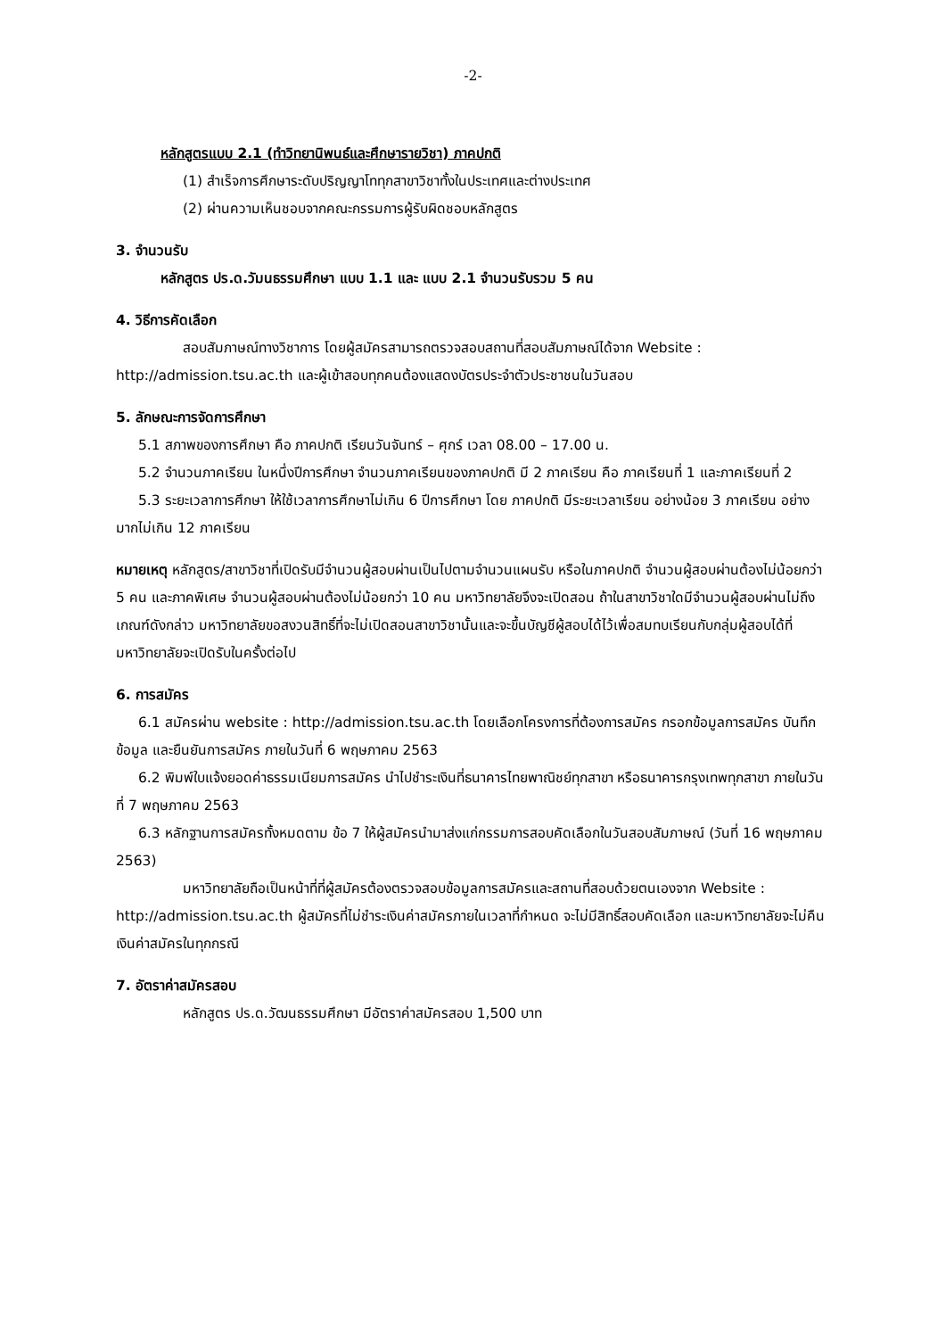-2-
หลักสูตรแบบ 2.1 (ทำวิทยานิพนธ์และศึกษารายวิชา) ภาคปกติ
(1) สำเร็จการศึกษาระดับปริญญาโททุกสาขาวิชาทั้งในประเทศและต่างประเทศ
(2) ผ่านความเห็นชอบจากคณะกรรมการผู้รับผิดชอบหลักสูตร
3. จำนวนรับ
หลักสูตร ปร.ด.วัมนธรรมศึกษา แบบ 1.1 และ แบบ 2.1 จำนวนรับรวม 5 คน
4. วิธีการคัดเลือก
สอบสัมภาษณ์ทางวิชาการ โดยผู้สมัครสามารถตรวจสอบสถานที่สอบสัมภาษณ์ได้จาก Website : http://admission.tsu.ac.th และผู้เข้าสอบทุกคนต้องแสดงบัตรประจำตัวประชาชนในวันสอบ
5. ลักษณะการจัดการศึกษา
5.1 สภาพของการศึกษา คือ ภาคปกติ เรียนวันจันทร์ – ศุกร์ เวลา 08.00 – 17.00 น.
5.2 จำนวนภาคเรียน ในหนึ่งปีการศึกษา จำนวนภาคเรียนของภาคปกติ มี 2 ภาคเรียน คือ ภาคเรียนที่ 1 และภาคเรียนที่ 2
5.3 ระยะเวลาการศึกษา ให้ใช้เวลาการศึกษาไม่เกิน 6 ปีการศึกษา โดย ภาคปกติ มีระยะเวลาเรียน อย่างน้อย 3 ภาคเรียน อย่างมากไม่เกิน 12 ภาคเรียน
หมายเหตุ หลักสูตร/สาขาวิชาที่เปิดรับมีจำนวนผู้สอบผ่านเป็นไปตามจำนวนแผนรับ หรือในภาคปกติ จำนวนผู้สอบผ่านต้องไม่น้อยกว่า 5 คน และภาคพิเศษ จำนวนผู้สอบผ่านต้องไม่น้อยกว่า 10 คน มหาวิทยาลัยจึงจะเปิดสอน ถ้าในสาขาวิชาใดมีจำนวนผู้สอบผ่านไม่ถึงเกณฑ์ดังกล่าว มหาวิทยาลัยขอสงวนสิทธิ์ที่จะไม่เปิดสอนสาขาวิชานั้นและจะขึ้นบัญชีผู้สอบได้ไว้เพื่อสมทบเรียนกับกลุ่มผู้สอบได้ที่มหาวิทยาลัยจะเปิดรับในครั้งต่อไป
6. การสมัคร
6.1 สมัครผ่าน website : http://admission.tsu.ac.th โดยเลือกโครงการที่ต้องการสมัคร กรอกข้อมูลการสมัคร บันทึกข้อมูล และยืนยันการสมัคร ภายในวันที่ 6 พฤษภาคม 2563
6.2 พิมพ์ใบแจ้งยอดค่าธรรมเนียมการสมัคร นำไปชำระเงินที่ธนาคารไทยพาณิชย์ทุกสาขา หรือธนาคารกรุงเทพทุกสาขา ภายในวันที่ 7 พฤษภาคม 2563
6.3 หลักฐานการสมัครทั้งหมดตาม ข้อ 7 ให้ผู้สมัครนำมาส่งแก่กรรมการสอบคัดเลือกในวันสอบสัมภาษณ์ (วันที่ 16 พฤษภาคม 2563)
มหาวิทยาลัยถือเป็นหน้าที่ที่ผู้สมัครต้องตรวจสอบข้อมูลการสมัครและสถานที่สอบด้วยตนเองจาก Website : http://admission.tsu.ac.th ผู้สมัครที่ไม่ชำระเงินค่าสมัครภายในเวลาที่กำหนด จะไม่มีสิทธิ์สอบคัดเลือก และมหาวิทยาลัยจะไม่คืนเงินค่าสมัครในทุกกรณี
7. อัตราค่าสมัครสอบ
หลักสูตร ปร.ด.วัฒนธรรมศึกษา มีอัตราค่าสมัครสอบ 1,500 บาท